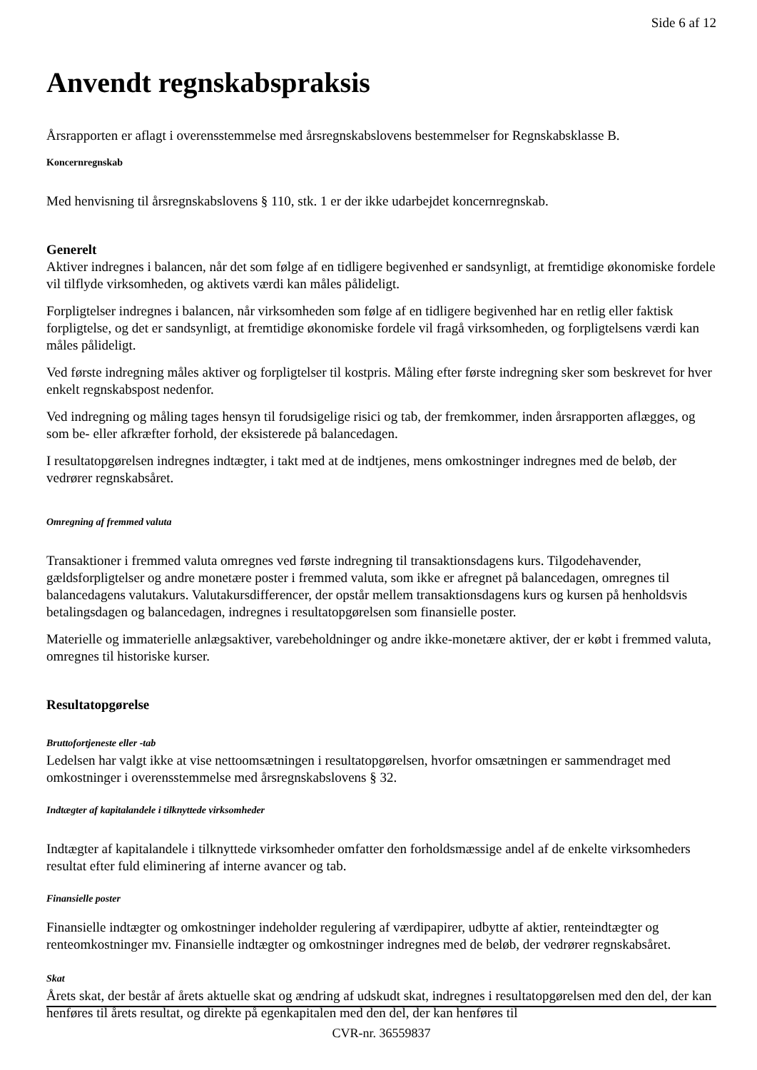Side 6 af 12
Anvendt regnskabspraksis
Årsrapporten er aflagt i overensstemmelse med årsregnskabslovens bestemmelser for Regnskabsklasse B.
Koncernregnskab
Med henvisning til årsregnskabslovens § 110, stk. 1 er der ikke udarbejdet koncernregnskab.
Generelt
Aktiver indregnes i balancen, når det som følge af en tidligere begivenhed er sandsynligt, at fremtidige økonomiske fordele vil tilflyde virksomheden, og aktivets værdi kan måles pålideligt.
Forpligtelser indregnes i balancen, når virksomheden som følge af en tidligere begivenhed har en retlig eller faktisk forpligtelse, og det er sandsynligt, at fremtidige økonomiske fordele vil fragå virksomheden, og forpligtelsens værdi kan måles pålideligt.
Ved første indregning måles aktiver og forpligtelser til kostpris. Måling efter første indregning sker som beskrevet for hver enkelt regnskabspost nedenfor.
Ved indregning og måling tages hensyn til forudsigelige risici og tab, der fremkommer, inden årsrapporten aflægges, og som be- eller afkræfter forhold, der eksisterede på balancedagen.
I resultatopgørelsen indregnes indtægter, i takt med at de indtjenes, mens omkostninger indregnes med de beløb, der vedrører regnskabsåret.
Omregning af fremmed valuta
Transaktioner i fremmed valuta omregnes ved første indregning til transaktionsdagens kurs. Tilgodehavender, gældsforpligtelser og andre monetære poster i fremmed valuta, som ikke er afregnet på balancedagen, omregnes til balancedagens valutakurs. Valutakursdifferencer, der opstår mellem transaktionsdagens kurs og kursen på henholdsvis betalingsdagen og balancedagen, indregnes i resultatopgørelsen som finansielle poster.
Materielle og immaterielle anlægsaktiver, varebeholdninger og andre ikke-monetære aktiver, der er købt i fremmed valuta, omregnes til historiske kurser.
Resultatopgørelse
Bruttofortjeneste eller -tab
Ledelsen har valgt ikke at vise nettoomsætningen i resultatopgørelsen, hvorfor omsætningen er sammendraget med omkostninger i overensstemmelse med årsregnskabslovens § 32.
Indtægter af kapitalandele i tilknyttede virksomheder
Indtægter af kapitalandele i tilknyttede virksomheder omfatter den forholdsmæssige andel af de enkelte virksomheders resultat efter fuld eliminering af interne avancer og tab.
Finansielle poster
Finansielle indtægter og omkostninger indeholder regulering af værdipapirer, udbytte af aktier, renteindtægter og renteomkostninger mv. Finansielle indtægter og omkostninger indregnes med de beløb, der vedrører regnskabsåret.
Skat
Årets skat, der består af årets aktuelle skat og ændring af udskudt skat, indregnes i resultatopgørelsen med den del, der kan henføres til årets resultat, og direkte på egenkapitalen med den del, der kan henføres til
CVR-nr. 36559837